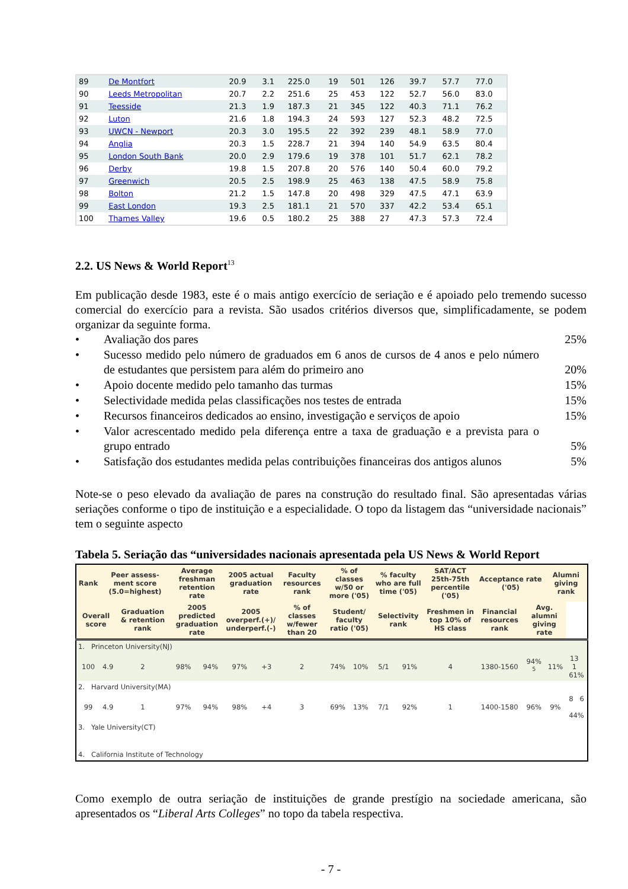| 89 | De Montfort | 20.9 | 3.1 | 225.0 | 19 | 501 | 126 | 39.7 | 57.7 | 77.0 |
| 90 | Leeds Metropolitan | 20.7 | 2.2 | 251.6 | 25 | 453 | 122 | 52.7 | 56.0 | 83.0 |
| 91 | Teesside | 21.3 | 1.9 | 187.3 | 21 | 345 | 122 | 40.3 | 71.1 | 76.2 |
| 92 | Luton | 21.6 | 1.8 | 194.3 | 24 | 593 | 127 | 52.3 | 48.2 | 72.5 |
| 93 | UWCN - Newport | 20.3 | 3.0 | 195.5 | 22 | 392 | 239 | 48.1 | 58.9 | 77.0 |
| 94 | Anglia | 20.3 | 1.5 | 228.7 | 21 | 394 | 140 | 54.9 | 63.5 | 80.4 |
| 95 | London South Bank | 20.0 | 2.9 | 179.6 | 19 | 378 | 101 | 51.7 | 62.1 | 78.2 |
| 96 | Derby | 19.8 | 1.5 | 207.8 | 20 | 576 | 140 | 50.4 | 60.0 | 79.2 |
| 97 | Greenwich | 20.5 | 2.5 | 198.9 | 25 | 463 | 138 | 47.5 | 58.9 | 75.8 |
| 98 | Bolton | 21.2 | 1.5 | 147.8 | 20 | 498 | 329 | 47.5 | 47.1 | 63.9 |
| 99 | East London | 19.3 | 2.5 | 181.1 | 21 | 570 | 337 | 42.2 | 53.4 | 65.1 |
| 100 | Thames Valley | 19.6 | 0.5 | 180.2 | 25 | 388 | 27 | 47.3 | 57.3 | 72.4 |
2.2. US News & World Report<sup>13</sup>
Em publicação desde 1983, este é o mais antigo exercício de seriação e é apoiado pelo tremendo sucesso comercial do exercício para a revista. São usados critérios diversos que, simplificadamente, se podem organizar da seguinte forma.
• Avaliação dos pares 25%
• Sucesso medido pelo número de graduados em 6 anos de cursos de 4 anos e pelo número de estudantes que persistem para além do primeiro ano 20%
• Apoio docente medido pelo tamanho das turmas 15%
• Selectividade medida pelas classificações nos testes de entrada 15%
• Recursos financeiros dedicados ao ensino, investigação e serviços de apoio 15%
• Valor acrescentado medido pela diferença entre a taxa de graduação e a prevista para o grupo entrado 5%
• Satisfação dos estudantes medida pelas contribuições financeiras dos antigos alunos 5%
Note-se o peso elevado da avaliação de pares na construção do resultado final. São apresentadas várias seriações conforme o tipo de instituição e a especialidade. O topo da listagem das “universidade nacionais” tem o seguinte aspecto
Tabela 5. Seriação das “universidades nacionais apresentada pela US News & World Report
| Rank | Peer assess-ment score (5.0=highest) | | Average freshman retention rate | | 2005 actual graduation rate | | Faculty resources rank | % of classes w/50 or more ('05) | | % faculty who are full time ('05) | | SAT/ACT 25th-75th percentile ('05) | Acceptance rate ('05) | | Alumni giving rank | |
| --- | --- | --- | --- | --- | --- | --- | --- | --- | --- | --- | --- | --- | --- | --- | --- | --- |
| Overall score | | Graduation & retention rank | 2005 predicted graduation rate | | 2005 overperf.(+)/ underperf.(-) | | % of classes w/fewer than 20 | Student/ faculty ratio ('05) | | Selectivity rank | | Freshmen in top 10% of HS class | Financial resources rank | Avg. alumni giving rate | | |
| 1. Princeton University(NJ) | | | | | | | | | | | | | | | | |
| 100 | 4.9 | 2 | 98% | 94% | 97% | +3 | 2 | 74% | 10% | 5/1 | 91% | 4 | 1380-1560 | 94% <sup>5</sup> | 11% | 13 1 61% |
| 2. Harvard University(MA) | | | | | | | | | | | | | | | | |
| 99 | 4.9 | 1 | 97% | 94% | 98% | +4 | 3 | 69% | 13% | 7/1 | 92% | 1 | 1400-1580 | 96% | 9% | 8 6 44% |
| 3. Yale University(CT) | | | | | | | | | | | | | | | | |
| 4. California Institute of Technology | | | | | | | | | | | | | | | | |
Como exemplo de outra seriação de instituições de grande prestígio na sociedade americana, são apresentados os “Liberal Arts Colleges” no topo da tabela respectiva.
- 7 -